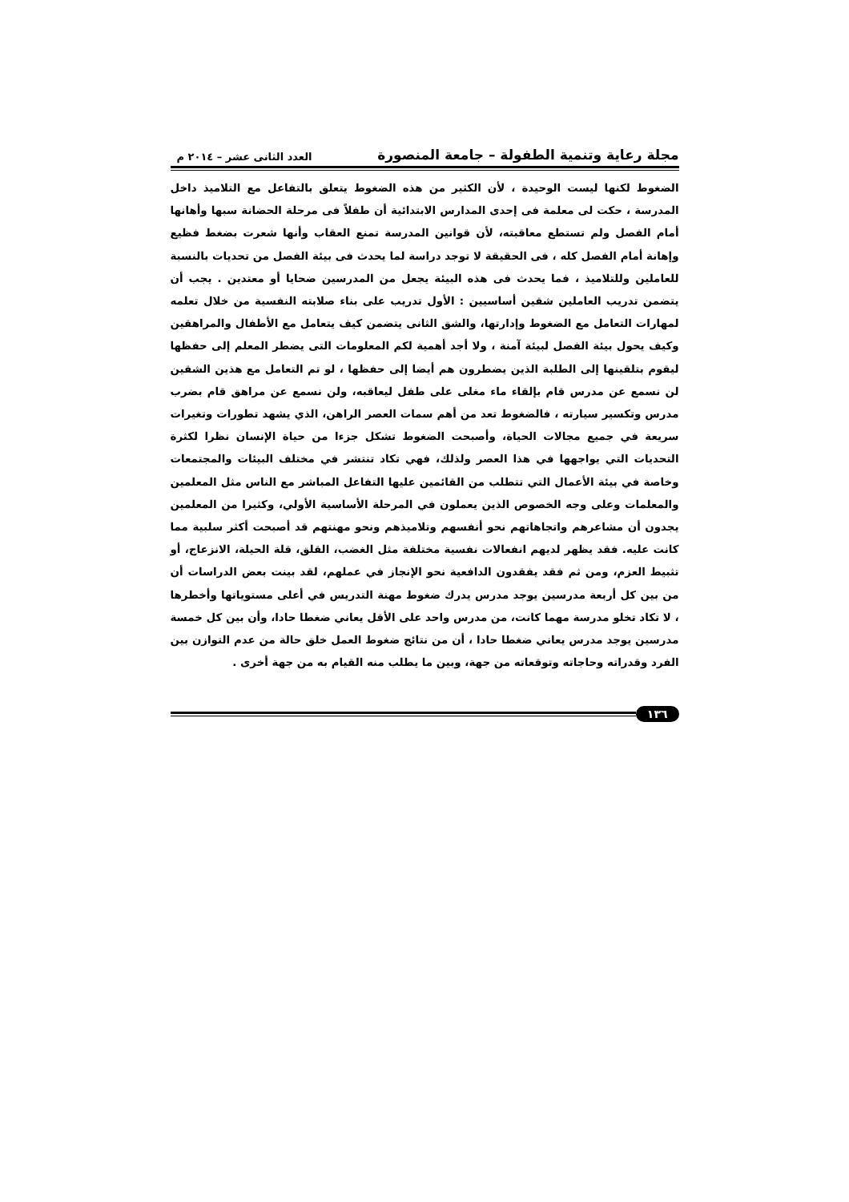مجلة رعاية وتنمية الطفولة – جامعة المنصورة العدد الثانى عشر – ٢٠١٤ م
الضغوط لكنها ليست الوحيدة ، لأن الكثير من هذه الضغوط يتعلق بالتفاعل مع التلاميذ داخل المدرسة ، حكت لى معلمة فى إحدى المدارس الابتدائية أن طفلاً فى مرحلة الحضانة سبها وأهانها أمام الفصل ولم تستطع معاقبته، لأن قوانين المدرسة تمنع العقاب وأنها شعرت بضغط فظيع وإهانة أمام الفصل كله ، فى الحقيقة لا توجد دراسة لما يحدث فى بيئة الفصل من تحديات بالنسبة للعاملين وللتلاميذ ، فما يحدث فى هذه البيئة يجعل من المدرسين ضحايا أو معتدين . يجب أن يتضمن تدريب العاملين شقين أساسيين : الأول تدريب على بناء صلابته النفسية من خلال تعلمه لمهارات التعامل مع الضغوط وإدارتها، والشق الثانى يتضمن كيف يتعامل مع الأطفال والمراهقين وكيف يحول بيئة الفصل لبيئة آمنة ، ولا أجد أهمية لكم المعلومات التى يضطر المعلم إلى حفظها ليقوم بتلقينها إلى الطلبة الذين يضطرون هم أيضا إلى حفظها ، لو تم التعامل مع هذين الشقين لن نسمع عن مدرس قام بإلقاء ماء مغلى على طفل ليعاقبه، ولن نسمع عن مراهق قام بضرب مدرس وتكسير سيارته ، فالضغوط تعد من أهم سمات العصر الراهن، الذي يشهد تطورات وتغيرات سريعة في جميع مجالات الحياة، وأصبحت الضغوط تشكل جزءا من حياة الإنسان نظرا لكثرة التحديات التي يواجهها في هذا العصر ولذلك، فهي تكاد تنتشر في مختلف البيئات والمجتمعات وخاصة في بيئة الأعمال التي تتطلب من القائمين عليها التفاعل المباشر مع الناس مثل المعلمين والمعلمات وعلى وجه الخصوص الذين يعملون في المرحلة الأساسية الأولي، وكثيرا من المعلمين يجدون أن مشاعرهم واتجاهاتهم نحو أنفسهم وتلاميذهم ونحو مهنتهم قد أصبحت أكثر سلبية مما كانت عليه. فقد يظهر لديهم انفعالات نفسية مختلفة مثل الغضب، القلق، قلة الحيلة، الانزعاج، أو تثبيط العزم، ومن ثم فقد يفقدون الدافعية نحو الإنجاز في عملهم، لقد بينت بعض الدراسات أن من بين كل أربعة مدرسين يوجد مدرس يدرك ضغوط مهنة التدريس في أعلى مستوياتها وأخطرها ، لا تكاد تخلو مدرسة مهما كانت، من مدرس واحد على الأقل يعاني ضغطا حادا، وأن بين كل خمسة مدرسين يوجد مدرس يعاني ضغطا حادا ، أن من نتائج ضغوط العمل خلق حالة من عدم التوازن بين الفرد وقدراته وحاجاته وتوقعاته من جهة، وبين ما يطلب منه القيام به من جهة أخرى .
١٣٦